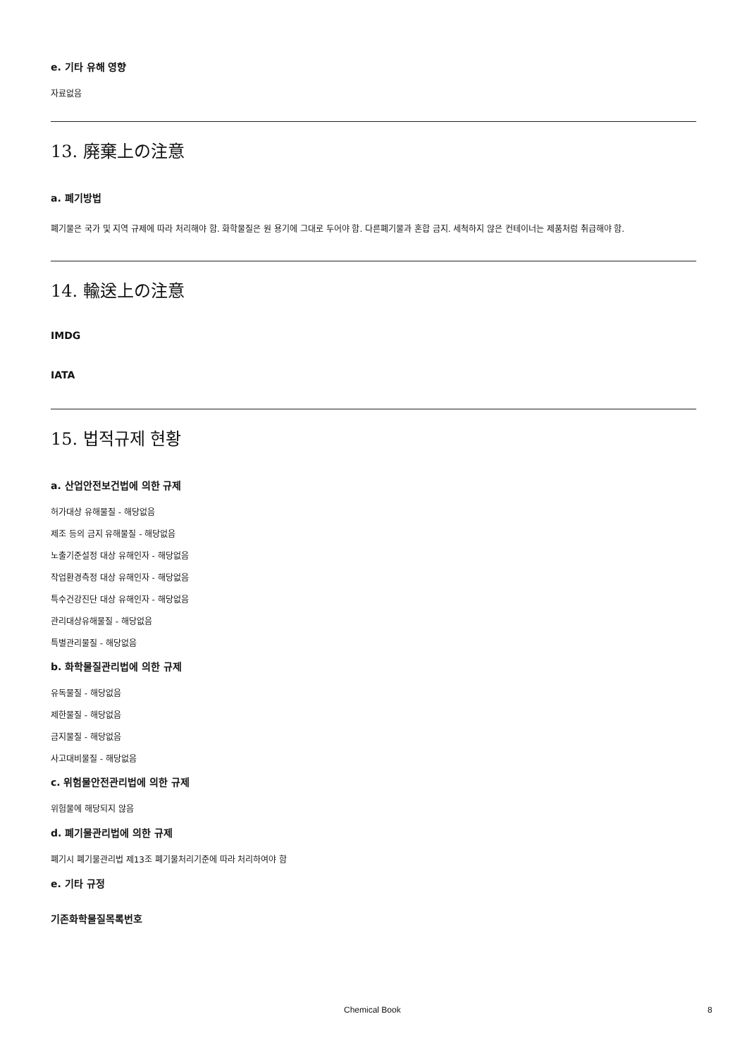e. 기타 유해 영향
자료없음
13. 廃棄上の注意
a. 폐기방법
폐기물은 국가 및 지역 규제에 따라 처리해야 함. 화학물질은 원 용기에 그대로 두어야 함. 다른폐기물과 혼합 금지. 세척하지 않은 컨테이너는 제품처럼 취급해야 함.
14. 輸送上の注意
IMDG
IATA
15. 법적규제 현황
a. 산업안전보건법에 의한 규제
허가대상 유해물질 - 해당없음
제조 등의 금지 유해물질 - 해당없음
노출기준설정 대상 유해인자 - 해당없음
작업환경측정 대상 유해인자 - 해당없음
특수건강진단 대상 유해인자 - 해당없음
관리대상유해물질 - 해당없음
특별관리물질 - 해당없음
b. 화학물질관리법에 의한 규제
유독물질 - 해당없음
제한물질 - 해당없음
금지물질 - 해당없음
사고대비물질 - 해당없음
c. 위험물안전관리법에 의한 규제
위험물에 해당되지 않음
d. 폐기물관리법에 의한 규제
폐기시 폐기물관리법 제13조 폐기물처리기준에 따라 처리하여야 함
e. 기타 규정
기존화학물질목록번호
Chemical Book 8